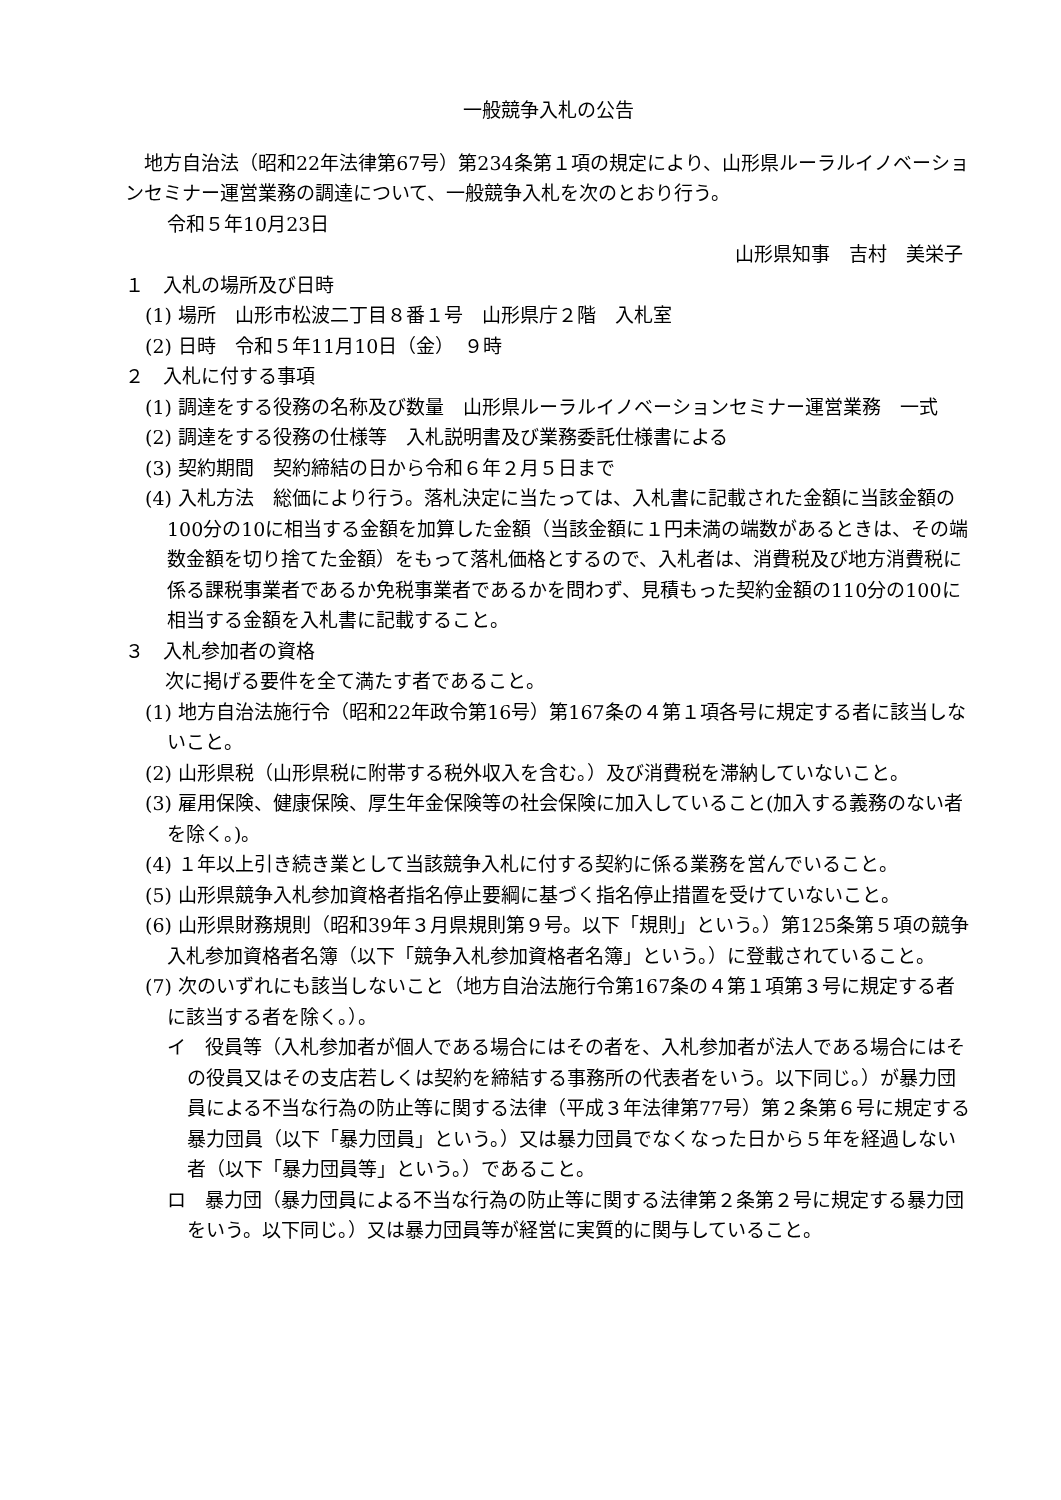一般競争入札の公告
地方自治法（昭和22年法律第67号）第234条第１項の規定により、山形県ルーラルイノベーションセミナー運営業務の調達について、一般競争入札を次のとおり行う。
令和５年10月23日
山形県知事　吉村　美栄子
１　入札の場所及び日時
(1) 場所　山形市松波二丁目８番１号　山形県庁２階　入札室
(2) 日時　令和５年11月10日（金）　９時
２　入札に付する事項
(1) 調達をする役務の名称及び数量　山形県ルーラルイノベーションセミナー運営業務　一式
(2) 調達をする役務の仕様等　入札説明書及び業務委託仕様書による
(3) 契約期間　契約締結の日から令和６年２月５日まで
(4) 入札方法　総価により行う。落札決定に当たっては、入札書に記載された金額に当該金額の100分の10に相当する金額を加算した金額（当該金額に１円未満の端数があるときは、その端数金額を切り捨てた金額）をもって落札価格とするので、入札者は、消費税及び地方消費税に係る課税事業者であるか免税事業者であるかを問わず、見積もった契約金額の110分の100に相当する金額を入札書に記載すること。
３　入札参加者の資格
次に掲げる要件を全て満たす者であること。
(1) 地方自治法施行令（昭和22年政令第16号）第167条の４第１項各号に規定する者に該当しないこと。
(2) 山形県税（山形県税に附帯する税外収入を含む。）及び消費税を滞納していないこと。
(3) 雇用保険、健康保険、厚生年金保険等の社会保険に加入していること(加入する義務のない者を除く。)。
(4) １年以上引き続き業として当該競争入札に付する契約に係る業務を営んでいること。
(5) 山形県競争入札参加資格者指名停止要綱に基づく指名停止措置を受けていないこと。
(6) 山形県財務規則（昭和39年３月県規則第９号。以下「規則」という。）第125条第５項の競争入札参加資格者名簿（以下「競争入札参加資格者名簿」という。）に登載されていること。
(7) 次のいずれにも該当しないこと（地方自治法施行令第167条の４第１項第３号に規定する者に該当する者を除く。）。
イ　役員等（入札参加者が個人である場合にはその者を、入札参加者が法人である場合にはその役員又はその支店若しくは契約を締結する事務所の代表者をいう。以下同じ。）が暴力団員による不当な行為の防止等に関する法律（平成３年法律第77号）第２条第６号に規定する暴力団員（以下「暴力団員」という。）又は暴力団員でなくなった日から５年を経過しない者（以下「暴力団員等」という。）であること。
ロ　暴力団（暴力団員による不当な行為の防止等に関する法律第２条第２号に規定する暴力団をいう。以下同じ。）又は暴力団員等が経営に実質的に関与していること。